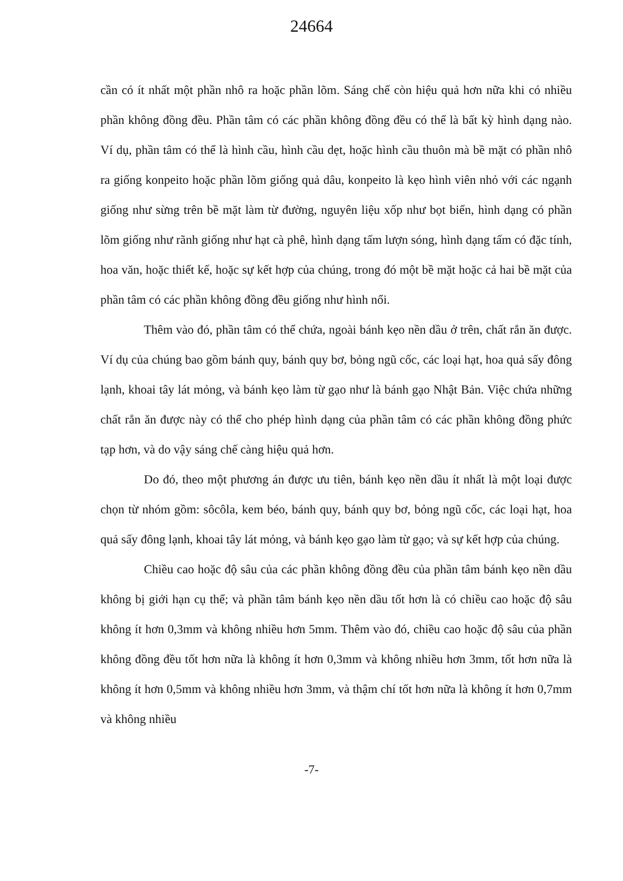24664
cần có ít nhất một phần nhô ra hoặc phần lõm. Sáng chế còn hiệu quả hơn nữa khi có nhiều phần không đồng đều. Phần tâm có các phần không đồng đều có thể là bất kỳ hình dạng nào. Ví dụ, phần tâm có thể là hình cầu, hình cầu dẹt, hoặc hình cầu thuôn mà bề mặt có phần nhô ra giống konpeito hoặc phần lõm giống quả dâu, konpeito là kẹo hình viên nhỏ với các ngạnh giống như sừng trên bề mặt làm từ đường, nguyên liệu xốp như bọt biển, hình dạng có phần lõm giống như rãnh giống như hạt cà phê, hình dạng tấm lượn sóng, hình dạng tấm có đặc tính, hoa văn, hoặc thiết kế, hoặc sự kết hợp của chúng, trong đó một bề mặt hoặc cả hai bề mặt của phần tâm có các phần không đồng đều giống như hình nổi.
Thêm vào đó, phần tâm có thể chứa, ngoài bánh kẹo nền dầu ở trên, chất rắn ăn được. Ví dụ của chúng bao gồm bánh quy, bánh quy bơ, bỏng ngũ cốc, các loại hạt, hoa quả sấy đông lạnh, khoai tây lát mỏng, và bánh kẹo làm từ gạo như là bánh gạo Nhật Bản. Việc chứa những chất rắn ăn được này có thể cho phép hình dạng của phần tâm có các phần không đồng phức tạp hơn, và do vậy sáng chế càng hiệu quả hơn.
Do đó, theo một phương án được ưu tiên, bánh kẹo nền dầu ít nhất là một loại được chọn từ nhóm gồm: sôcôla, kem béo, bánh quy, bánh quy bơ, bỏng ngũ cốc, các loại hạt, hoa quả sấy đông lạnh, khoai tây lát mỏng, và bánh kẹo gạo làm từ gạo; và sự kết hợp của chúng.
Chiều cao hoặc độ sâu của các phần không đồng đều của phần tâm bánh kẹo nền dầu không bị giới hạn cụ thể; và phần tâm bánh kẹo nền dầu tốt hơn là có chiều cao hoặc độ sâu không ít hơn 0,3mm và không nhiều hơn 5mm. Thêm vào đó, chiều cao hoặc độ sâu của phần không đồng đều tốt hơn nữa là không ít hơn 0,3mm và không nhiều hơn 3mm, tốt hơn nữa là không ít hơn 0,5mm và không nhiều hơn 3mm, và thậm chí tốt hơn nữa là không ít hơn 0,7mm và không nhiều
-7-